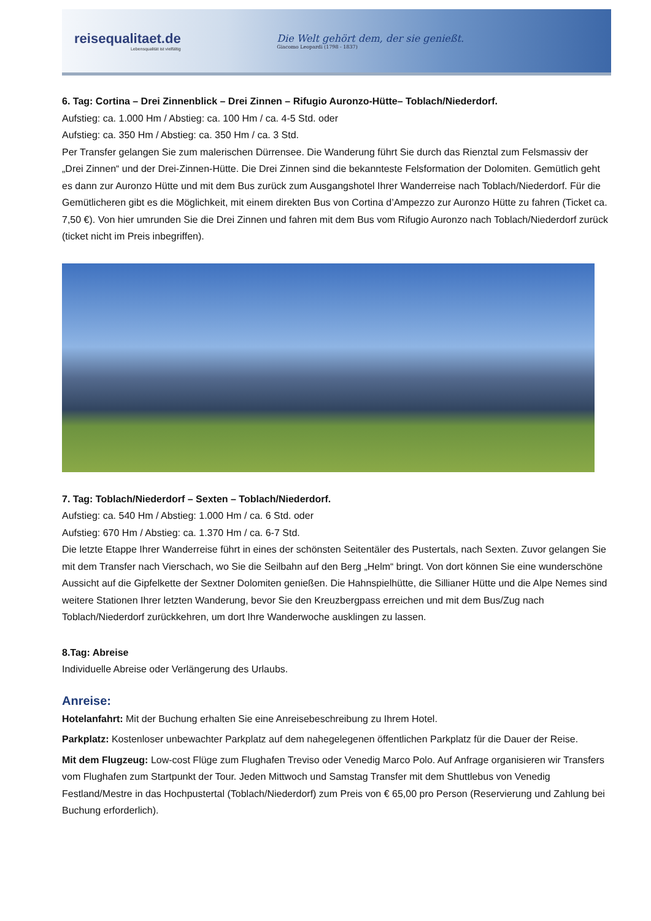reisequalitaet.de
Lebensqualität ist vielfältig
Die Welt gehört dem, der sie genießt.
Giacomo Leopardi (1798 - 1837)
6. Tag: Cortina – Drei Zinnenblick – Drei Zinnen – Rifugio Auronzo-Hütte– Toblach/Niederdorf.
Aufstieg: ca. 1.000 Hm / Abstieg: ca. 100 Hm / ca. 4-5 Std. oder
Aufstieg: ca. 350 Hm / Abstieg: ca. 350 Hm / ca. 3 Std.
Per Transfer gelangen Sie zum malerischen Dürrensee. Die Wanderung führt Sie durch das Rienztal zum Felsmassiv der „Drei Zinnen“ und der Drei-Zinnen-Hütte. Die Drei Zinnen sind die bekannteste Felsformation der Dolomiten. Gemütlich geht es dann zur Auronzo Hütte und mit dem Bus zurück zum Ausgangshotel Ihrer Wanderreise nach Toblach/Niederdorf. Für die Gemütlicheren gibt es die Möglichkeit, mit einem direkten Bus von Cortina d’Ampezzo zur Auronzo Hütte zu fahren (Ticket ca. 7,50 €). Von hier umrunden Sie die Drei Zinnen und fahren mit dem Bus vom Rifugio Auronzo nach Toblach/Niederdorf zurück (ticket nicht im Preis inbegriffen).
7. Tag: Toblach/Niederdorf – Sexten – Toblach/Niederdorf.
Aufstieg: ca. 540 Hm / Abstieg: 1.000 Hm / ca. 6 Std. oder
Aufstieg: 670 Hm / Abstieg: ca. 1.370 Hm / ca. 6-7 Std.
Die letzte Etappe Ihrer Wanderreise führt in eines der schönsten Seitentäler des Pustertals, nach Sexten. Zuvor gelangen Sie mit dem Transfer nach Vierschach, wo Sie die Seilbahn auf den Berg „Helm“ bringt. Von dort können Sie eine wunderschöne Aussicht auf die Gipfelkette der Sextner Dolomiten genießen. Die Hahnspielhütte, die Sillianer Hütte und die Alpe Nemes sind weitere Stationen Ihrer letzten Wanderung, bevor Sie den Kreuzbergpass erreichen und mit dem Bus/Zug nach Toblach/Niederdorf zurückkehren, um dort Ihre Wanderwoche ausklingen zu lassen.
8.Tag: Abreise
Individuelle Abreise oder Verlängerung des Urlaubs.
Anreise:
Hotelanfahrt: Mit der Buchung erhalten Sie eine Anreisebeschreibung zu Ihrem Hotel.
Parkplatz: Kostenloser unbewachter Parkplatz auf dem nahegelegenen öffentlichen Parkplatz für die Dauer der Reise.
Mit dem Flugzeug: Low-cost Flüge zum Flughafen Treviso oder Venedig Marco Polo. Auf Anfrage organisieren wir Transfers vom Flughafen zum Startpunkt der Tour. Jeden Mittwoch und Samstag Transfer mit dem Shuttlebus von Venedig Festland/Mestre in das Hochpustertal (Toblach/Niederdorf) zum Preis von € 65,00 pro Person (Reservierung und Zahlung bei Buchung erforderlich).